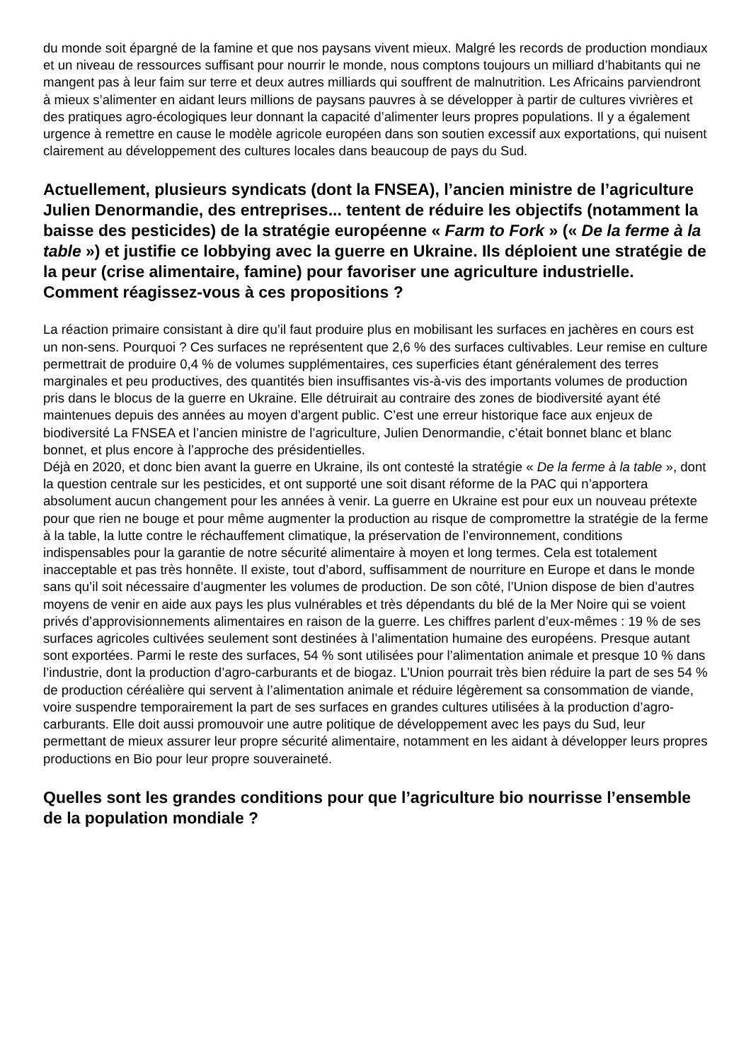du monde soit épargné de la famine et que nos paysans vivent mieux. Malgré les records de production mondiaux et un niveau de ressources suffisant pour nourrir le monde, nous comptons toujours un milliard d’habitants qui ne mangent pas à leur faim sur terre et deux autres milliards qui souffrent de malnutrition. Les Africains parviendront à mieux s’alimenter en aidant leurs millions de paysans pauvres à se développer à partir de cultures vivrières et des pratiques agro-écologiques leur donnant la capacité d’alimenter leurs propres populations. Il y a également urgence à remettre en cause le modèle agricole européen dans son soutien excessif aux exportations, qui nuisent clairement au développement des cultures locales dans beaucoup de pays du Sud.
Actuellement, plusieurs syndicats (dont la FNSEA), l’ancien ministre de l’agriculture Julien Denormandie, des entreprises... tentent de réduire les objectifs (notamment la baisse des pesticides) de la stratégie européenne « Farm to Fork » (« De la ferme à la table ») et justifie ce lobbying avec la guerre en Ukraine. Ils déploient une stratégie de la peur (crise alimentaire, famine) pour favoriser une agriculture industrielle. Comment réagissez-vous à ces propositions ?
La réaction primaire consistant à dire qu’il faut produire plus en mobilisant les surfaces en jachères en cours est un non-sens. Pourquoi ? Ces surfaces ne représentent que 2,6 % des surfaces cultivables. Leur remise en culture permettrait de produire 0,4 % de volumes supplémentaires, ces superficies étant généralement des terres marginales et peu productives, des quantités bien insuffisantes vis-à-vis des importants volumes de production pris dans le blocus de la guerre en Ukraine. Elle détruirait au contraire des zones de biodiversité ayant été maintenues depuis des années au moyen d’argent public. C’est une erreur historique face aux enjeux de biodiversité La FNSEA et l’ancien ministre de l’agriculture, Julien Denormandie, c’était bonnet blanc et blanc bonnet, et plus encore à l’approche des présidentielles.
Déjà en 2020, et donc bien avant la guerre en Ukraine, ils ont contesté la stratégie « De la ferme à la table », dont la question centrale sur les pesticides, et ont supporté une soit disant réforme de la PAC qui n’apportera absolument aucun changement pour les années à venir. La guerre en Ukraine est pour eux un nouveau prétexte pour que rien ne bouge et pour même augmenter la production au risque de compromettre la stratégie de la ferme à la table, la lutte contre le réchauffement climatique, la préservation de l’environnement, conditions indispensables pour la garantie de notre sécurité alimentaire à moyen et long termes. Cela est totalement inacceptable et pas très honnête. Il existe, tout d’abord, suffisamment de nourriture en Europe et dans le monde sans qu’il soit nécessaire d’augmenter les volumes de production. De son côté, l’Union dispose de bien d’autres moyens de venir en aide aux pays les plus vulnérables et très dépendants du blé de la Mer Noire qui se voient privés d’approvisionnements alimentaires en raison de la guerre. Les chiffres parlent d’eux-mêmes : 19 % de ses surfaces agricoles cultivées seulement sont destinées à l’alimentation humaine des européens. Presque autant sont exportées. Parmi le reste des surfaces, 54 % sont utilisées pour l’alimentation animale et presque 10 % dans l’industrie, dont la production d’agro-carburants et de biogaz. L’Union pourrait très bien réduire la part de ses 54 % de production céréalière qui servent à l’alimentation animale et réduire légèrement sa consommation de viande, voire suspendre temporairement la part de ses surfaces en grandes cultures utilisées à la production d’agro-carburants. Elle doit aussi promouvoir une autre politique de développement avec les pays du Sud, leur permettant de mieux assurer leur propre sécurité alimentaire, notamment en les aidant à développer leurs propres productions en Bio pour leur propre souveraineté.
Quelles sont les grandes conditions pour que l’agriculture bio nourrisse l’ensemble de la population mondiale ?